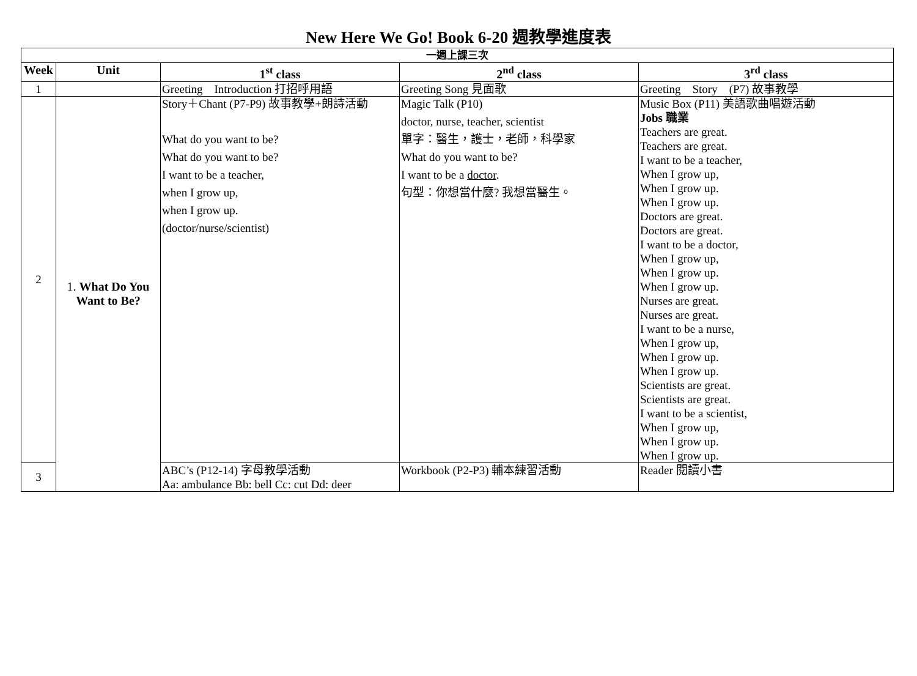New Here We Go! Book 6-20 週教學進度表
| 一週上課三次 | | | | |
| --- | --- | --- | --- | --- |
| Week | Unit | 1<sup>st</sup> class | 2<sup>nd</sup> class | 3<sup>rd</sup> class |
| 1 | | Greeting Introduction 打招呼用語 | Greeting Song 見面歌 | Greeting Story (P7) 故事教學 |
| 2 | 1. What Do You Want to Be? | Story＋Chant (P7-P9) 故事教學+朗詩活動 What do you want to be? What do you want to be? I want to be a teacher, when I grow up, when I grow up. (doctor/nurse/scientist) | Magic Talk (P10) doctor, nurse, teacher, scientist 單字：醫生，護士，老師，科學家 What do you want to be? I want to be a doctor . 句型：你想當什麼? 我想當醫生。 | Music Box (P11) 美語歌曲唱遊活動 Jobs 職業 Teachers are great. Teachers are great. I want to be a teacher, When I grow up, When I grow up. When I grow up. Doctors are great. Doctors are great. I want to be a doctor, When I grow up, When I grow up. When I grow up. Nurses are great. Nurses are great. I want to be a nurse, When I grow up, When I grow up. When I grow up. Scientists are great. Scientists are great. I want to be a scientist, When I grow up, When I grow up. When I grow up. |
| 3 | | ABC’s (P12-14) 字母教學活動 Aa: ambulance Bb: bell Cc: cut Dd: deer | Workbook (P2-P3) 輔本練習活動 | Reader 閱讀小書 |